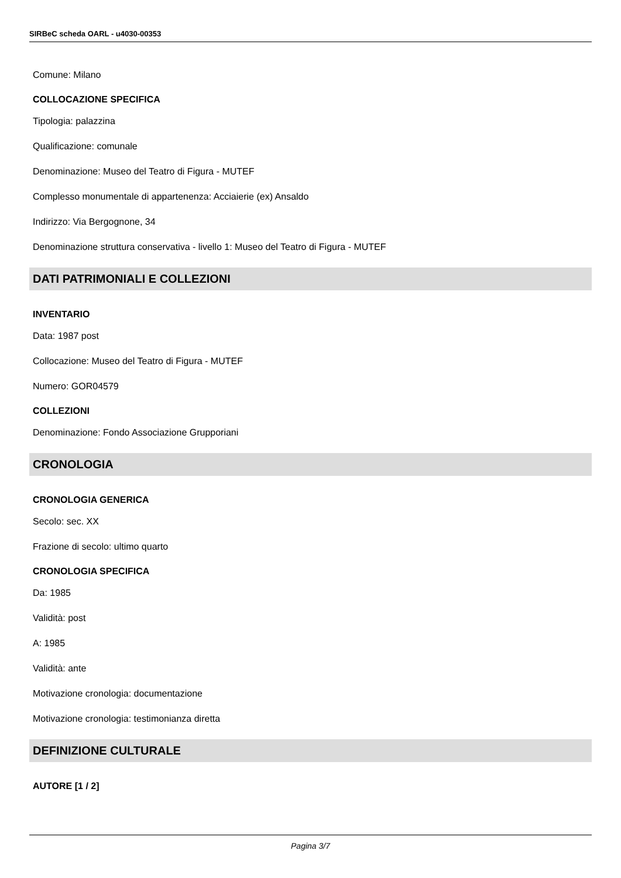SIRBeC scheda OARL - u4030-00353
Comune: Milano
COLLOCAZIONE SPECIFICA
Tipologia: palazzina
Qualificazione: comunale
Denominazione: Museo del Teatro di Figura - MUTEF
Complesso monumentale di appartenenza: Acciaierie (ex) Ansaldo
Indirizzo: Via Bergognone, 34
Denominazione struttura conservativa - livello 1: Museo del Teatro di Figura - MUTEF
DATI PATRIMONIALI E COLLEZIONI
INVENTARIO
Data: 1987 post
Collocazione: Museo del Teatro di Figura - MUTEF
Numero: GOR04579
COLLEZIONI
Denominazione: Fondo Associazione Grupporiani
CRONOLOGIA
CRONOLOGIA GENERICA
Secolo: sec. XX
Frazione di secolo: ultimo quarto
CRONOLOGIA SPECIFICA
Da: 1985
Validità: post
A: 1985
Validità: ante
Motivazione cronologia: documentazione
Motivazione cronologia: testimonianza diretta
DEFINIZIONE CULTURALE
AUTORE [1 / 2]
Pagina 3/7